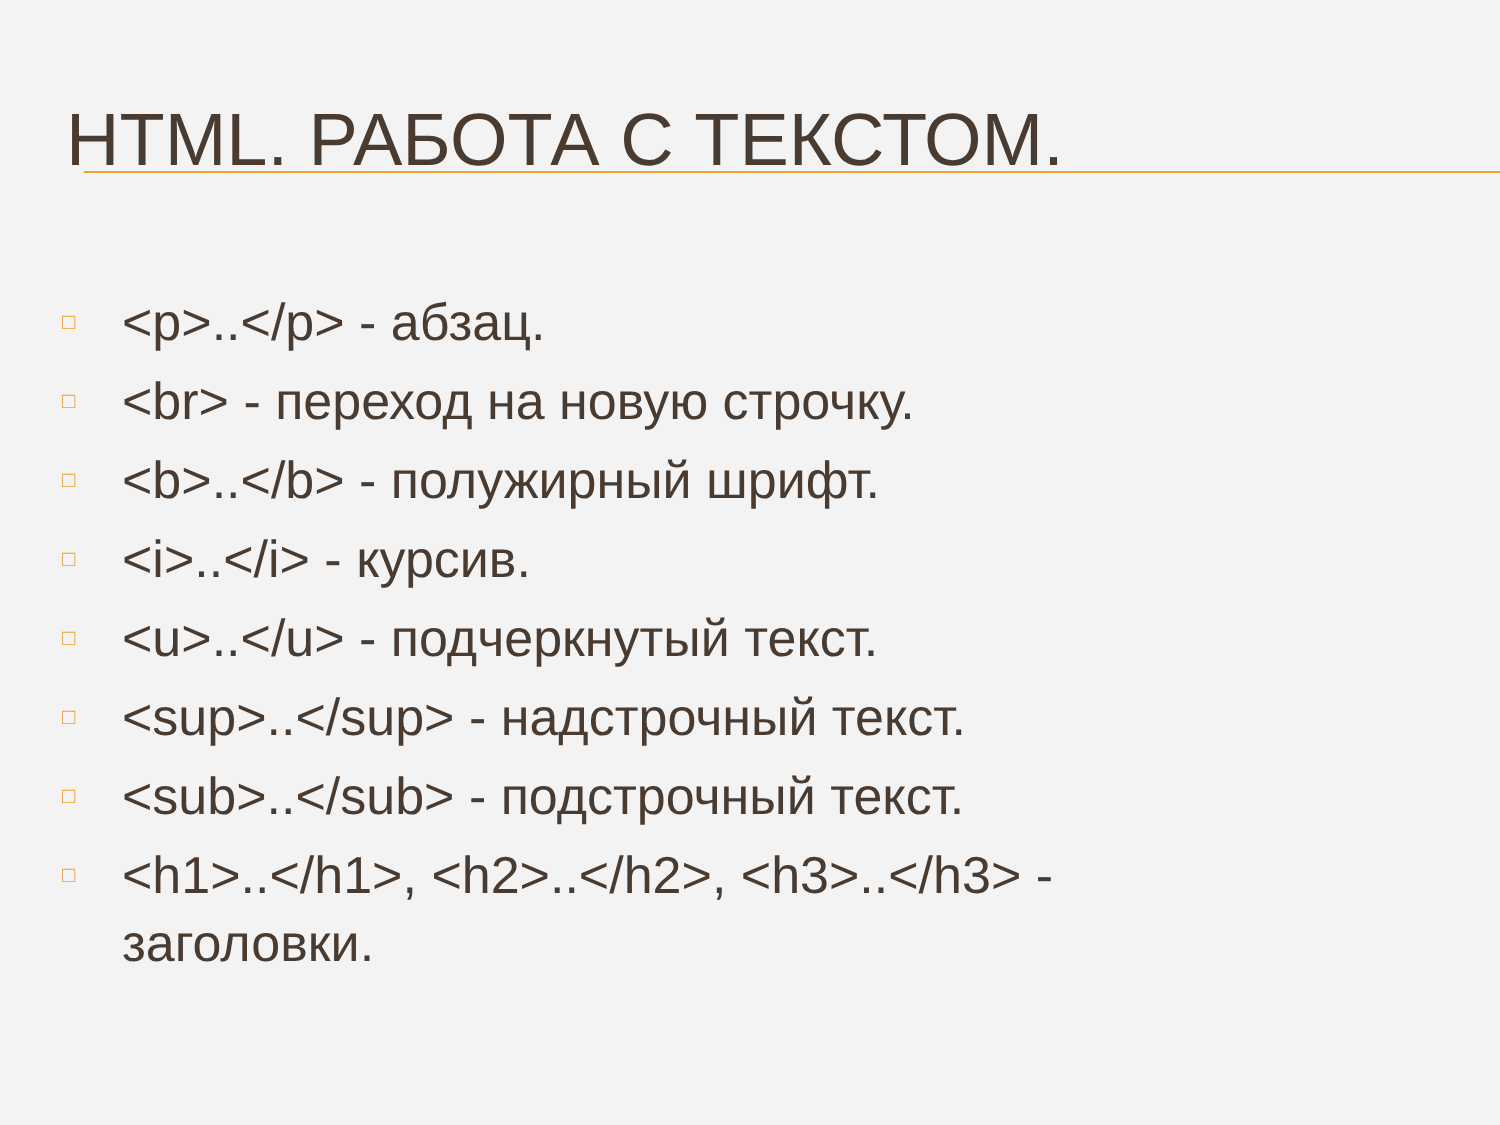HTML. РАБОТА С ТЕКСТОМ.
□ <p>..</p> - абзац.
□ <br> - переход на новую строчку.
□ <b>..</b> - полужирный шрифт.
□ <i>..</i> - курсив.
□ <u>..</u> - подчеркнутый текст.
□ <sup>..</sup> - надстрочный текст.
□ <sub>..</sub> - подстрочный текст.
□ <h1>..</h1>, <h2>..</h2>, <h3>..</h3> - заголовки.